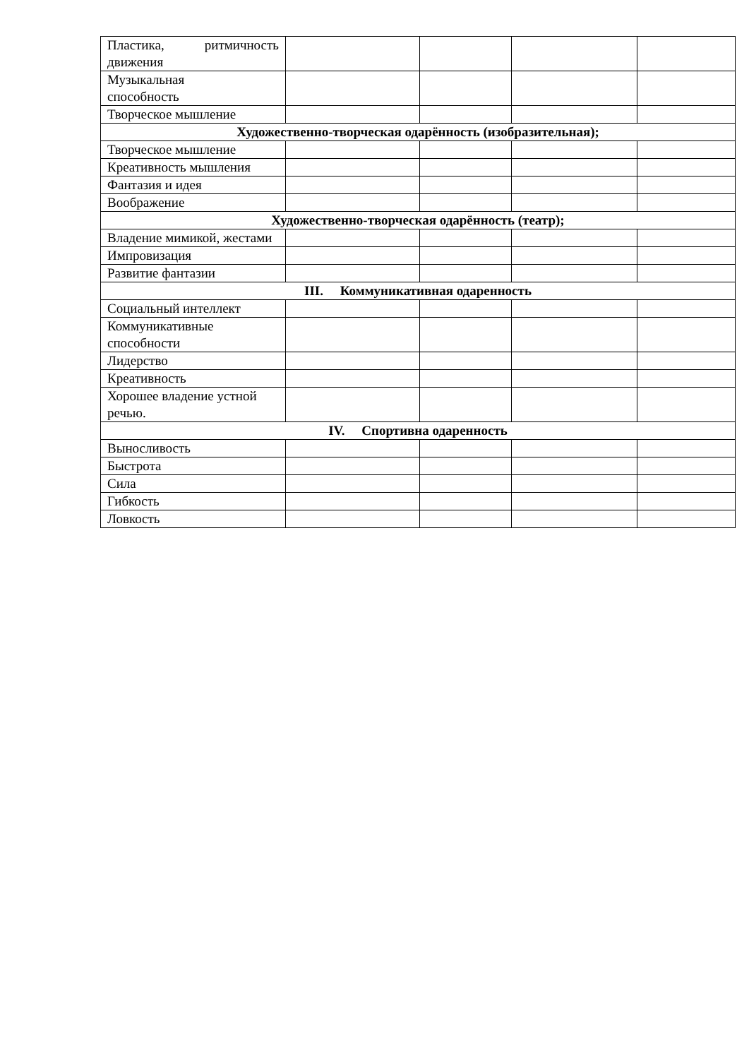| Пластика, ритмичность движения | | | | |
| Музыкальная способность | | | | |
| Творческое мышление | | | | |
| Художественно-творческая одарённость (изобразительная); | | | | |
| Творческое мышление | | | | |
| Креативность мышления | | | | |
| Фантазия и идея | | | | |
| Воображение | | | | |
| Художественно-творческая одарённость (театр); | | | | |
| Владение мимикой, жестами | | | | |
| Импровизация | | | | |
| Развитие фантазии | | | | |
| III. Коммуникативная одаренность | | | | |
| Социальный интеллект | | | | |
| Коммуникативные способности | | | | |
| Лидерство | | | | |
| Креативность | | | | |
| Хорошее владение устной речью. | | | | |
| IV. Спортивна одаренность | | | | |
| Выносливость | | | | |
| Быстрота | | | | |
| Сила | | | | |
| Гибкость | | | | |
| Ловкость | | | | |